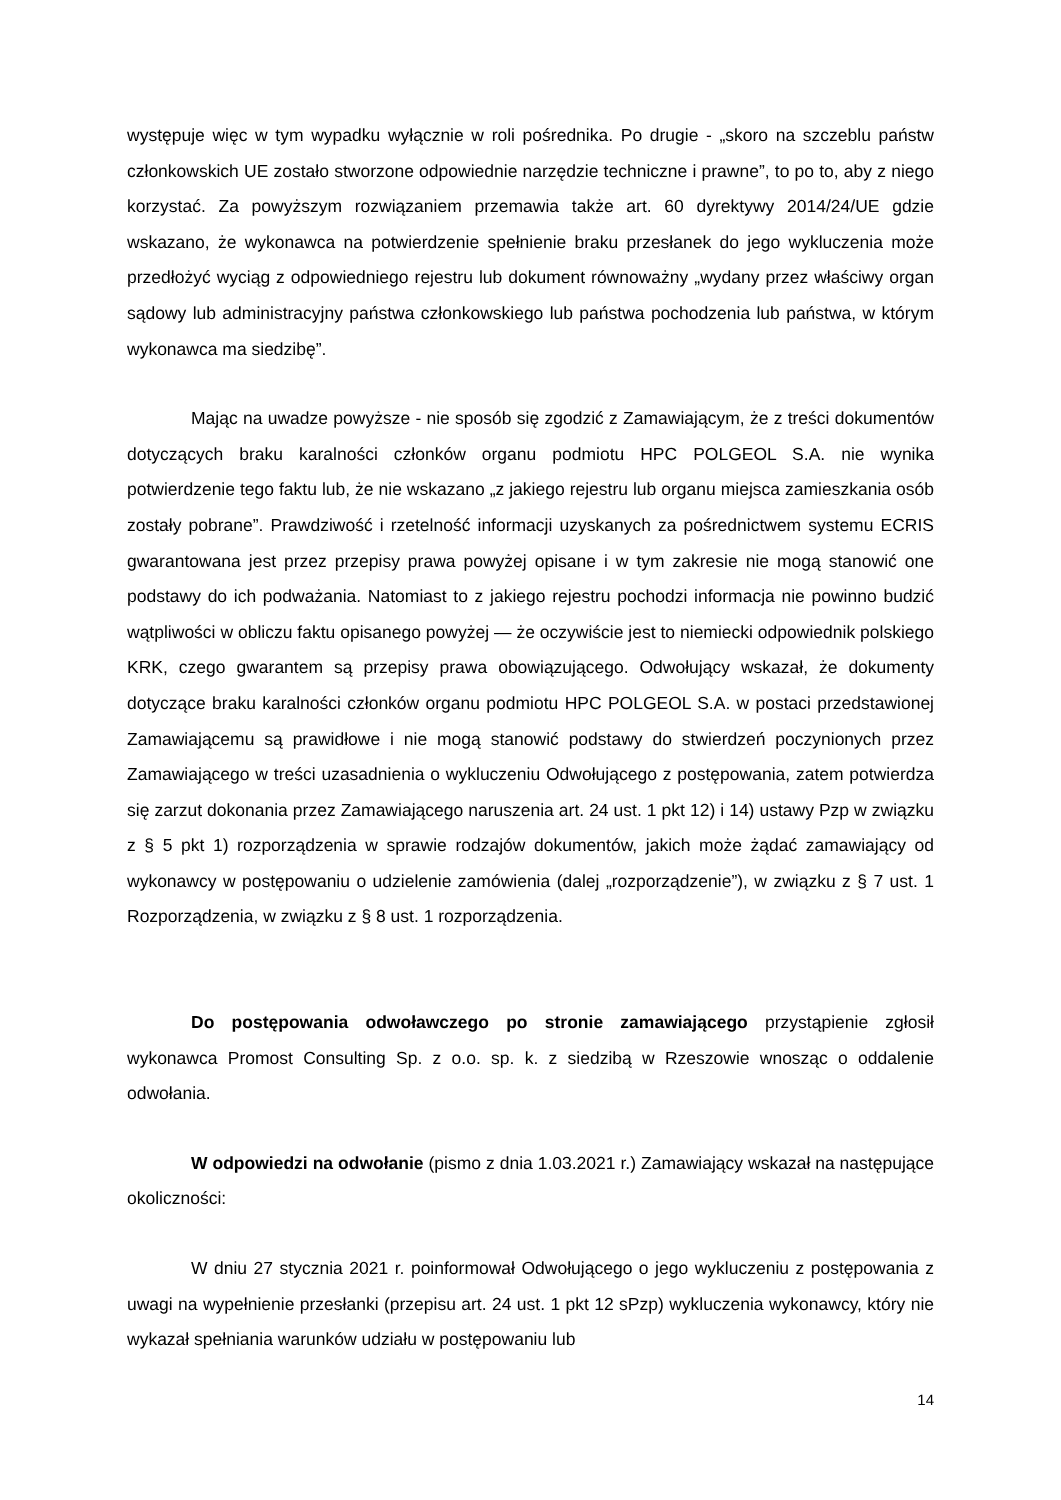występuje więc w tym wypadku wyłącznie w roli pośrednika. Po drugie - „skoro na szczeblu państw członkowskich UE zostało stworzone odpowiednie narzędzie techniczne i prawne”, to po to, aby z niego korzystać. Za powyższym rozwiązaniem przemawia także art. 60 dyrektywy 2014/24/UE gdzie wskazano, że wykonawca na potwierdzenie spełnienie braku przesłanek do jego wykluczenia może przedłożyć wyciąg z odpowiedniego rejestru lub dokument równoważny „wydany przez właściwy organ sądowy lub administracyjny państwa członkowskiego lub państwa pochodzenia lub państwa, w którym wykonawca ma siedzibę”.
Mając na uwadze powyższe - nie sposób się zgodzić z Zamawiającym, że z treści dokumentów dotyczących braku karalności członków organu podmiotu HPC POLGEOL S.A. nie wynika potwierdzenie tego faktu lub, że nie wskazano „z jakiego rejestru lub organu miejsca zamieszkania osób zostały pobrane”. Prawdziwość i rzetelność informacji uzyskanych za pośrednictwem systemu ECRIS gwarantowana jest przez przepisy prawa powyżej opisane i w tym zakresie nie mogą stanowić one podstawy do ich podważania. Natomiast to z jakiego rejestru pochodzi informacja nie powinno budzić wątpliwości w obliczu faktu opisanego powyżej — że oczywiście jest to niemiecki odpowiednik polskiego KRK, czego gwarantem są przepisy prawa obowiązującego. Odwołujący wskazał, że dokumenty dotyczące braku karalności członków organu podmiotu HPC POLGEOL S.A. w postaci przedstawionej Zamawiającemu są prawidłowe i nie mogą stanowić podstawy do stwierdzeń poczynionych przez Zamawiającego w treści uzasadnienia o wykluczeniu Odwołującego z postępowania, zatem potwierdza się zarzut dokonania przez Zamawiającego naruszenia art. 24 ust. 1 pkt 12) i 14) ustawy Pzp w związku z § 5 pkt 1) rozporządzenia w sprawie rodzajów dokumentów, jakich może żądać zamawiający od wykonawcy w postępowaniu o udzielenie zamówienia (dalej „rozporządzenie”), w związku z § 7 ust. 1 Rozporządzenia, w związku z § 8 ust. 1 rozporządzenia.
Do postępowania odwoławczego po stronie zamawiającego przystąpienie zgłosił wykonawca Promost Consulting Sp. z o.o. sp. k. z siedzibą w Rzeszowie wnosząc o oddalenie odwołania.
W odpowiedzi na odwołanie (pismo z dnia 1.03.2021 r.) Zamawiający wskazał na następujące okoliczności:
W dniu 27 stycznia 2021 r. poinformował Odwołującego o jego wykluczeniu z postępowania z uwagi na wypełnienie przesłanki (przepisu art. 24 ust. 1 pkt 12 sPzp) wykluczenia wykonawcy, który nie wykazał spełniania warunków udziału w postępowaniu lub
14